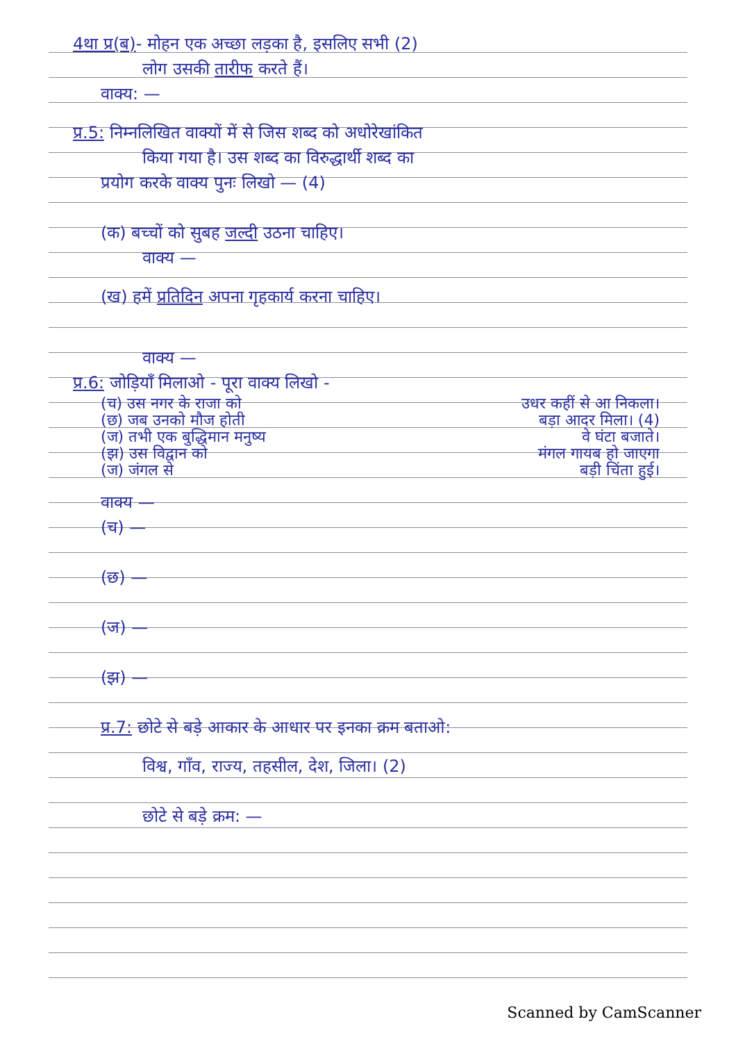4था प्र(ब)- मोहन एक अच्छा लड़का है, इसलिए सभी (2)
लोग उसकी तारीफ करते हैं।
वाक्य: —
प्र.5: निम्नलिखित वाक्यों में से जिस शब्द को अधोरेखांकित
किया गया है। उस शब्द का विरुद्धार्थी शब्द का
प्रयोग करके वाक्य पुनः लिखो — (4)
(क) बच्चों को सुबह जल्दी उठना चाहिए।
वाक्य —
(ख) हमें प्रतिदिन अपना गृहकार्य करना चाहिए।
वाक्य —
प्र.6: जोड़ियाँ मिलाओ - पूरा वाक्य लिखो -
(च) उस नगर के राजा को उधर कहीं से आ निकला।
(छ) जब उनको मौज होती बड़ा आदर मिला। (4)
(ज) तभी एक बुद्धिमान मनुष्य वे घंटा बजाते।
(झ) उस विद्वान को मंगल गायब हो जाएगा
(ज) जंगल से बड़ी चिंता हुई।
वाक्य —
(च) —
(छ) —
(ज) —
(झ) —
प्र.7: छोटे से बड़े आकार के आधार पर इनका क्रम बताओ:
विश्व, गाँव, राज्य, तहसील, देश, जिला। (2)
छोटे से बड़े क्रम: —
Scanned by CamScanner